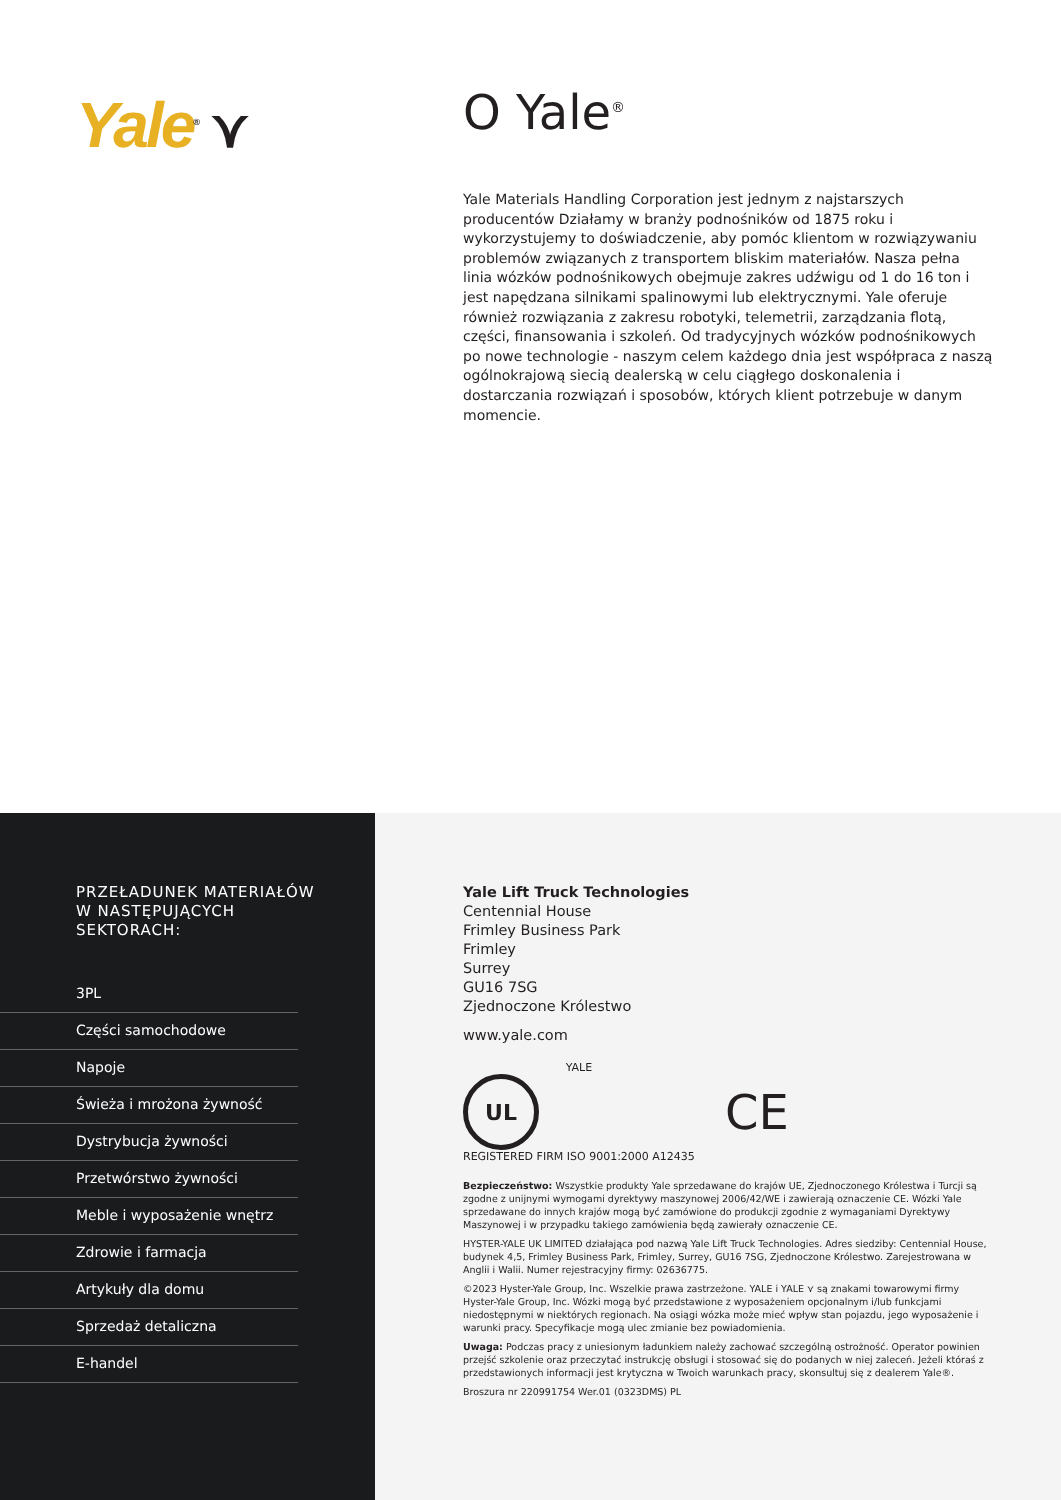Yale<sup>®</sup> ⋎
O Yale<sup>®</sup>
Yale Materials Handling Corporation jest jednym z najstarszych producentów Działamy w branży podnośników od 1875 roku i wykorzystujemy to doświadczenie, aby pomóc klientom w rozwiązywaniu problemów związanych z transportem bliskim materiałów. Nasza pełna linia wózków podnośnikowych obejmuje zakres udźwigu od 1 do 16 ton i jest napędzana silnikami spalinowymi lub elektrycznymi. Yale oferuje również rozwiązania z zakresu robotyki, telemetrii, zarządzania flotą, części, finansowania i szkoleń. Od tradycyjnych wózków podnośnikowych po nowe technologie - naszym celem każdego dnia jest współpraca z naszą ogólnokrajową siecią dealerską w celu ciągłego doskonalenia i dostarczania rozwiązań i sposobów, których klient potrzebuje w danym momencie.
PRZEŁADUNEK MATERIAŁÓW
W NASTĘPUJĄCYCH
SEKTORACH:
3PL
Części samochodowe
Napoje
Świeża i mrożona żywność
Dystrybucja żywności
Przetwórstwo żywności
Meble i wyposażenie wnętrz
Zdrowie i farmacja
Artykuły dla domu
Sprzedaż detaliczna
E-handel
Yale Lift Truck Technologies
Centennial House
Frimley Business Park
Frimley
Surrey
GU16 7SG
Zjednoczone Królestwo
www.yale.com
YALE
UL
REGISTERED FIRM ISO 9001:2000 A12435
CE
Bezpieczeństwo: Wszystkie produkty Yale sprzedawane do krajów UE, Zjednoczonego Królestwa i Turcji są zgodne z unijnymi wymogami dyrektywy maszynowej 2006/42/WE i zawierają oznaczenie CE. Wózki Yale sprzedawane do innych krajów mogą być zamówione do produkcji zgodnie z wymaganiami Dyrektywy Maszynowej i w przypadku takiego zamówienia będą zawierały oznaczenie CE.
HYSTER-YALE UK LIMITED działająca pod nazwą Yale Lift Truck Technologies. Adres siedziby: Centennial House, budynek 4,5, Frimley Business Park, Frimley, Surrey, GU16 7SG, Zjednoczone Królestwo. Zarejestrowana w Anglii i Walii. Numer rejestracyjny firmy: 02636775.
©2023 Hyster-Yale Group, Inc. Wszelkie prawa zastrzeżone. YALE i YALE ⋎ są znakami towarowymi firmy Hyster-Yale Group, Inc. Wózki mogą być przedstawione z wyposażeniem opcjonalnym i/lub funkcjami niedostępnymi w niektórych regionach. Na osiągi wózka może mieć wpływ stan pojazdu, jego wyposażenie i warunki pracy. Specyfikacje mogą ulec zmianie bez powiadomienia.
Uwaga: Podczas pracy z uniesionym ładunkiem należy zachować szczególną ostrożność. Operator powinien przejść szkolenie oraz przeczytać instrukcję obsługi i stosować się do podanych w niej zaleceń. Jeżeli któraś z przedstawionych informacji jest krytyczna w Twoich warunkach pracy, skonsultuj się z dealerem Yale®.
Broszura nr 220991754 Wer.01 (0323DMS) PL